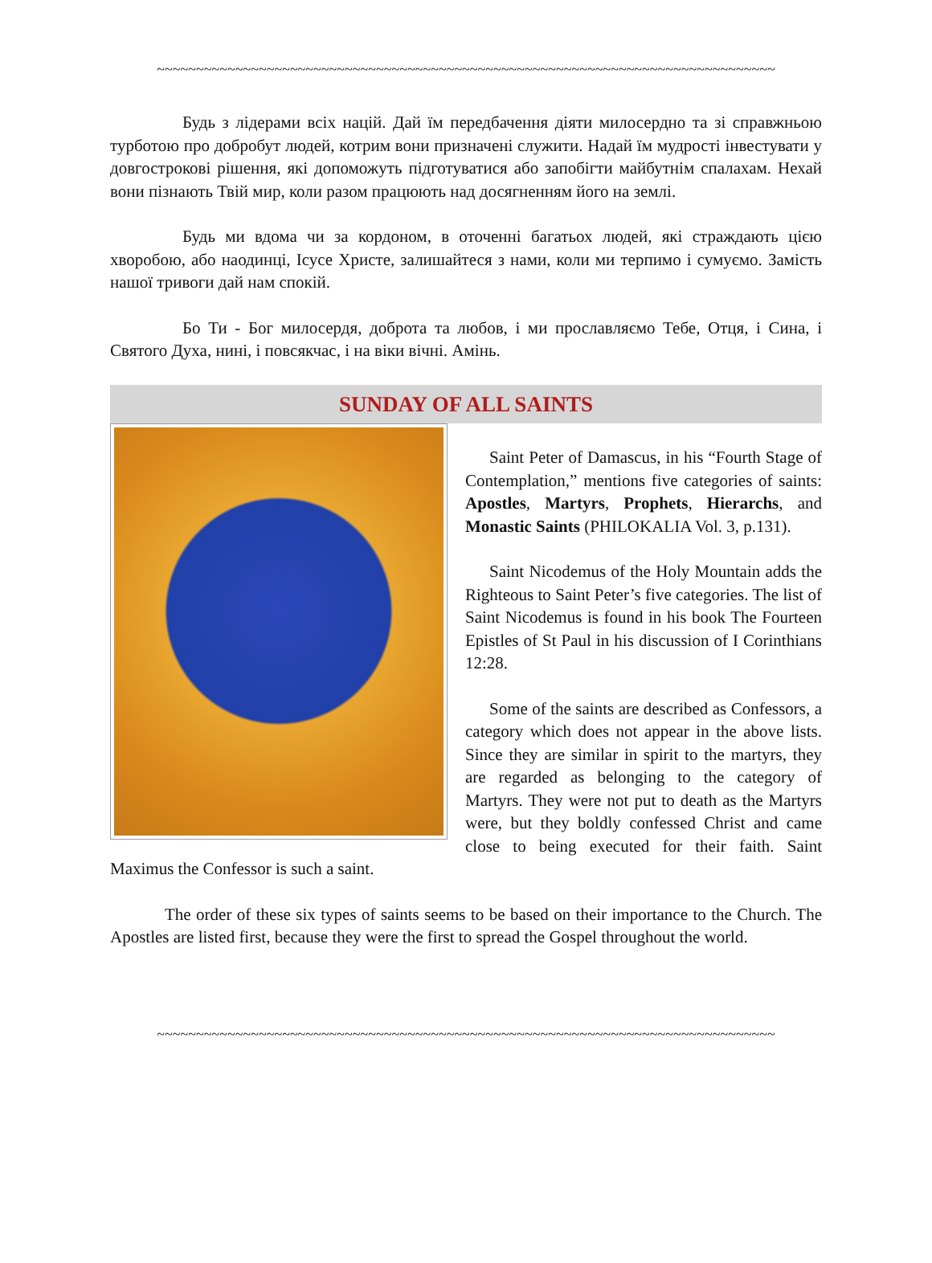~~~~~~~~~~~~~~~~~~~~~~~~~~~~~~~~~~~~~~~~~~~~~~~~~~~~~~~~~~~~~~~~~~~~~~~~~~~~~~~
Будь з лідерами всіх націй. Дай їм передбачення діяти милосердно та зі справжньою турботою про добробут людей, котрим вони призначені служити. Надай їм мудрості інвестувати у довгострокові рішення, які допоможуть підготуватися або запобігти майбутнім спалахам. Нехай вони пізнають Твій мир, коли разом працюють над досягненням його на землі.
Будь ми вдома чи за кордоном, в оточенні багатьох людей, які страждають цією хворобою, або наодинці, Ісусе Христе, залишайтеся з нами, коли ми терпимо і сумуємо. Замість нашої тривоги дай нам спокій.
Бо Ти - Бог милосердя, доброта та любов, і ми прославляємо Тебе, Отця, і Сина, і Святого Духа, нині, і повсякчас, і на віки вічні. Амінь.
SUNDAY OF ALL SAINTS
Saint Peter of Damascus, in his “Fourth Stage of Contemplation,” mentions five categories of saints: Apostles, Martyrs, Prophets, Hierarchs, and Monastic Saints (PHILOKALIA Vol. 3, p.131).
Saint Nicodemus of the Holy Mountain adds the Righteous to Saint Peter’s five categories. The list of Saint Nicodemus is found in his book The Fourteen Epistles of St Paul in his discussion of I Corinthians 12:28.
Some of the saints are described as Confessors, a category which does not appear in the above lists. Since they are similar in spirit to the martyrs, they are regarded as belonging to the category of Martyrs. They were not put to death as the Martyrs were, but they boldly confessed Christ and came close to being executed for their faith. Saint Maximus the Confessor is such a saint.
The order of these six types of saints seems to be based on their importance to the Church. The Apostles are listed first, because they were the first to spread the Gospel throughout the world.
~~~~~~~~~~~~~~~~~~~~~~~~~~~~~~~~~~~~~~~~~~~~~~~~~~~~~~~~~~~~~~~~~~~~~~~~~~~~~~~